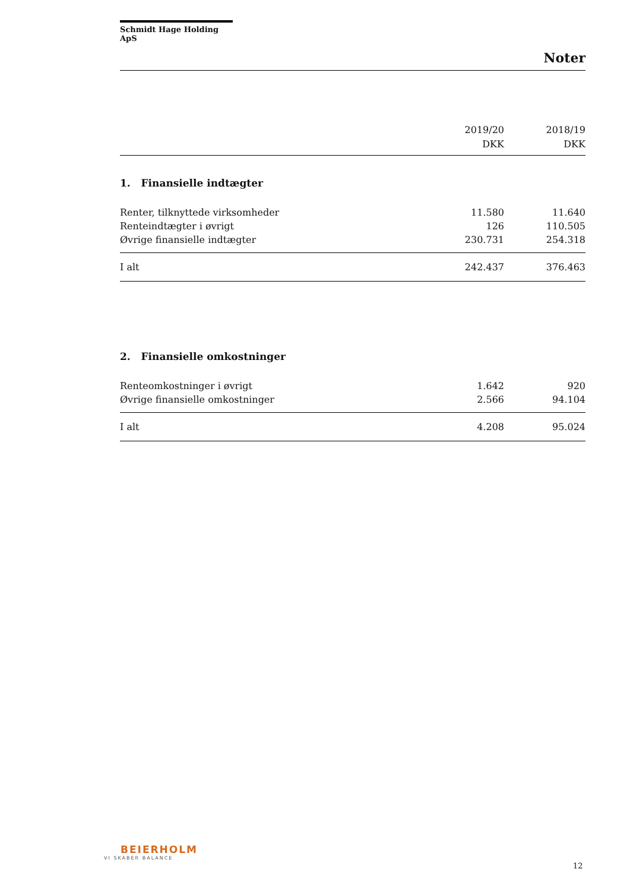Schmidt Hage Holding ApS
Noter
| | 2019/20 DKK | 2018/19 DKK |
| --- | --- | --- |
1. Finansielle indtægter
| Renter, tilknyttede virksomheder | 11.580 | 11.640 |
| Renteindtægter i øvrigt | 126 | 110.505 |
| Øvrige finansielle indtægter | 230.731 | 254.318 |
| I alt | 242.437 | 376.463 |
2. Finansielle omkostninger
| Renteomkostninger i øvrigt | 1.642 | 920 |
| Øvrige finansielle omkostninger | 2.566 | 94.104 |
| I alt | 4.208 | 95.024 |
BEIERHOLM
VI SKABER BALANCE
12